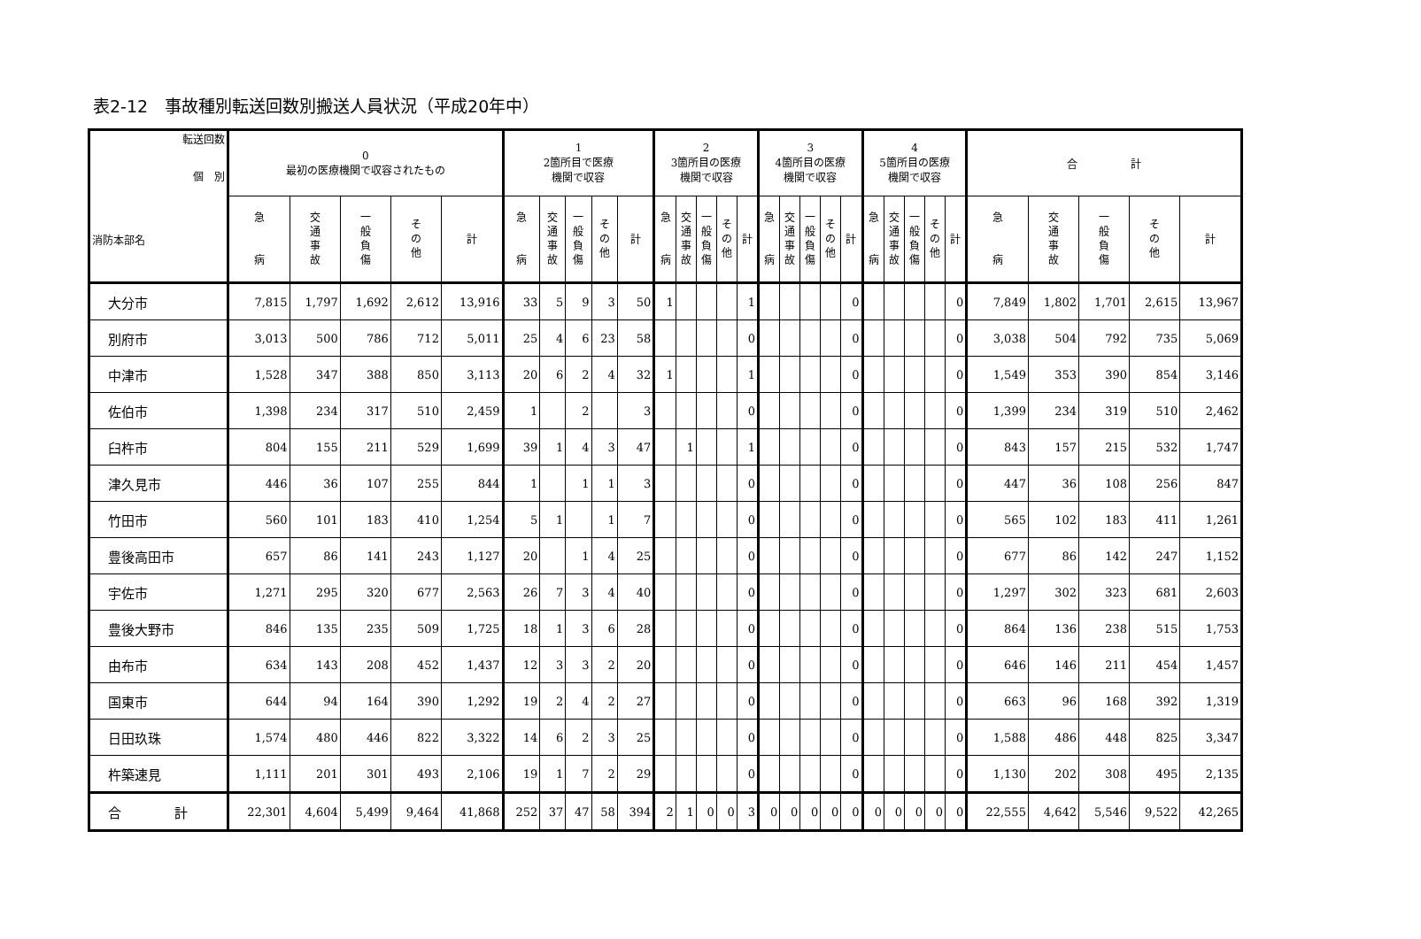表2-12　事故種別転送回数別搬送人員状況（平成20年中）
| 転送回数 個 別 消防本部名 | 0 最初の医療機関で収容されたもの | | | | | 1 2箇所目で医療 機関で収容 | | | | | 2 3箇所目の医療 機関で収容 | | | | | 3 4箇所目の医療 機関で収容 | | | | | 4 5箇所目の医療 機関で収容 | | | | | 合 計 | | | | |
| --- | --- | --- | --- | --- | --- | --- | --- | --- | --- | --- | --- | --- | --- | --- | --- | --- | --- | --- | --- | --- | --- | --- | --- | --- | --- | --- | --- | --- | --- | --- |
| | 急 病 | 交 通 事 故 | 一 般 負 傷 | そ の 他 | 計 | 急 病 | 交 通 事 故 | 一 般 負 傷 | そ の 他 | 計 | 急 病 | 交 通 事 故 | 一 般 負 傷 | そ の 他 | 計 | 急 病 | 交 通 事 故 | 一 般 負 傷 | そ の 他 | 計 | 急 病 | 交 通 事 故 | 一 般 負 傷 | そ の 他 | 計 | 急 病 | 交 通 事 故 | 一 般 負 傷 | そ の 他 | 計 |
| 大分市 | 7,815 | 1,797 | 1,692 | 2,612 | 13,916 | 33 | 5 | 9 | 3 | 50 | 1 | | | | 1 | | | | | 0 | | | | | 0 | 7,849 | 1,802 | 1,701 | 2,615 | 13,967 |
| 別府市 | 3,013 | 500 | 786 | 712 | 5,011 | 25 | 4 | 6 | 23 | 58 | | | | | 0 | | | | | 0 | | | | | 0 | 3,038 | 504 | 792 | 735 | 5,069 |
| 中津市 | 1,528 | 347 | 388 | 850 | 3,113 | 20 | 6 | 2 | 4 | 32 | 1 | | | | 1 | | | | | 0 | | | | | 0 | 1,549 | 353 | 390 | 854 | 3,146 |
| 佐伯市 | 1,398 | 234 | 317 | 510 | 2,459 | 1 | | 2 | | 3 | | | | | 0 | | | | | 0 | | | | | 0 | 1,399 | 234 | 319 | 510 | 2,462 |
| 臼杵市 | 804 | 155 | 211 | 529 | 1,699 | 39 | 1 | 4 | 3 | 47 | | 1 | | | 1 | | | | | 0 | | | | | 0 | 843 | 157 | 215 | 532 | 1,747 |
| 津久見市 | 446 | 36 | 107 | 255 | 844 | 1 | | 1 | 1 | 3 | | | | | 0 | | | | | 0 | | | | | 0 | 447 | 36 | 108 | 256 | 847 |
| 竹田市 | 560 | 101 | 183 | 410 | 1,254 | 5 | 1 | | 1 | 7 | | | | | 0 | | | | | 0 | | | | | 0 | 565 | 102 | 183 | 411 | 1,261 |
| 豊後高田市 | 657 | 86 | 141 | 243 | 1,127 | 20 | | 1 | 4 | 25 | | | | | 0 | | | | | 0 | | | | | 0 | 677 | 86 | 142 | 247 | 1,152 |
| 宇佐市 | 1,271 | 295 | 320 | 677 | 2,563 | 26 | 7 | 3 | 4 | 40 | | | | | 0 | | | | | 0 | | | | | 0 | 1,297 | 302 | 323 | 681 | 2,603 |
| 豊後大野市 | 846 | 135 | 235 | 509 | 1,725 | 18 | 1 | 3 | 6 | 28 | | | | | 0 | | | | | 0 | | | | | 0 | 864 | 136 | 238 | 515 | 1,753 |
| 由布市 | 634 | 143 | 208 | 452 | 1,437 | 12 | 3 | 3 | 2 | 20 | | | | | 0 | | | | | 0 | | | | | 0 | 646 | 146 | 211 | 454 | 1,457 |
| 国東市 | 644 | 94 | 164 | 390 | 1,292 | 19 | 2 | 4 | 2 | 27 | | | | | 0 | | | | | 0 | | | | | 0 | 663 | 96 | 168 | 392 | 1,319 |
| 日田玖珠 | 1,574 | 480 | 446 | 822 | 3,322 | 14 | 6 | 2 | 3 | 25 | | | | | 0 | | | | | 0 | | | | | 0 | 1,588 | 486 | 448 | 825 | 3,347 |
| 杵築速見 | 1,111 | 201 | 301 | 493 | 2,106 | 19 | 1 | 7 | 2 | 29 | | | | | 0 | | | | | 0 | | | | | 0 | 1,130 | 202 | 308 | 495 | 2,135 |
| 合 計 | 22,301 | 4,604 | 5,499 | 9,464 | 41,868 | 252 | 37 | 47 | 58 | 394 | 2 | 1 | 0 | 0 | 3 | 0 | 0 | 0 | 0 | 0 | 0 | 0 | 0 | 0 | 0 | 22,555 | 4,642 | 5,546 | 9,522 | 42,265 |